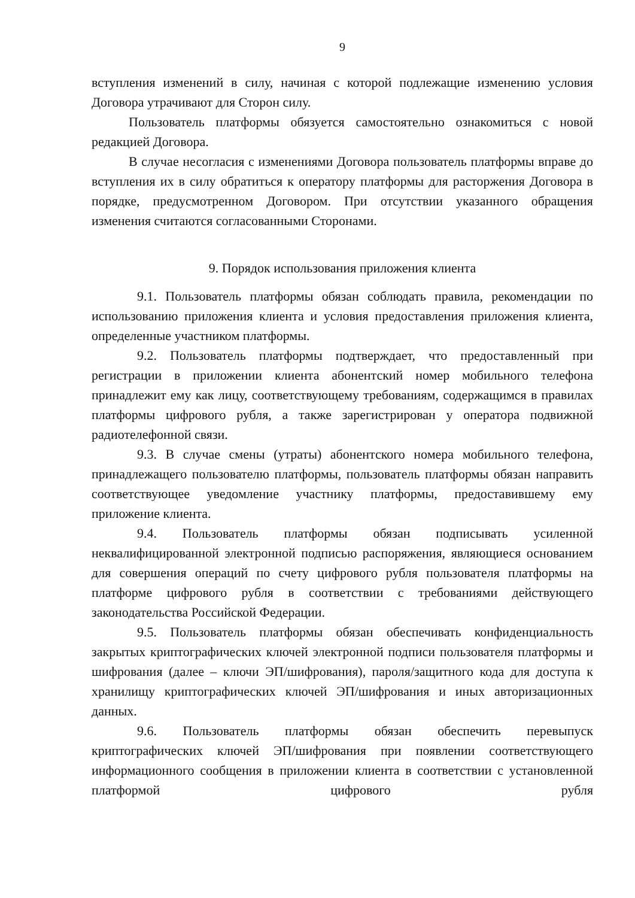9
вступления изменений в силу, начиная с которой подлежащие изменению условия Договора утрачивают для Сторон силу.
Пользователь платформы обязуется самостоятельно ознакомиться с новой редакцией Договора.
В случае несогласия с изменениями Договора пользователь платформы вправе до вступления их в силу обратиться к оператору платформы для расторжения Договора в порядке, предусмотренном Договором. При отсутствии указанного обращения изменения считаются согласованными Сторонами.
9. Порядок использования приложения клиента
9.1. Пользователь платформы обязан соблюдать правила, рекомендации по использованию приложения клиента и условия предоставления приложения клиента, определенные участником платформы.
9.2. Пользователь платформы подтверждает, что предоставленный при регистрации в приложении клиента абонентский номер мобильного телефона принадлежит ему как лицу, соответствующему требованиям, содержащимся в правилах платформы цифрового рубля, а также зарегистрирован у оператора подвижной радиотелефонной связи.
9.3. В случае смены (утраты) абонентского номера мобильного телефона, принадлежащего пользователю платформы, пользователь платформы обязан направить соответствующее уведомление участнику платформы, предоставившему ему приложение клиента.
9.4. Пользователь платформы обязан подписывать усиленной неквалифицированной электронной подписью распоряжения, являющиеся основанием для совершения операций по счету цифрового рубля пользователя платформы на платформе цифрового рубля в соответствии с требованиями действующего законодательства Российской Федерации.
9.5. Пользователь платформы обязан обеспечивать конфиденциальность закрытых криптографических ключей электронной подписи пользователя платформы и шифрования (далее – ключи ЭП/шифрования), пароля/защитного кода для доступа к хранилищу криптографических ключей ЭП/шифрования и иных авторизационных данных.
9.6. Пользователь платформы обязан обеспечить перевыпуск криптографических ключей ЭП/шифрования при появлении соответствующего информационного сообщения в приложении клиента в соответствии с установленной платформой цифрового рубля